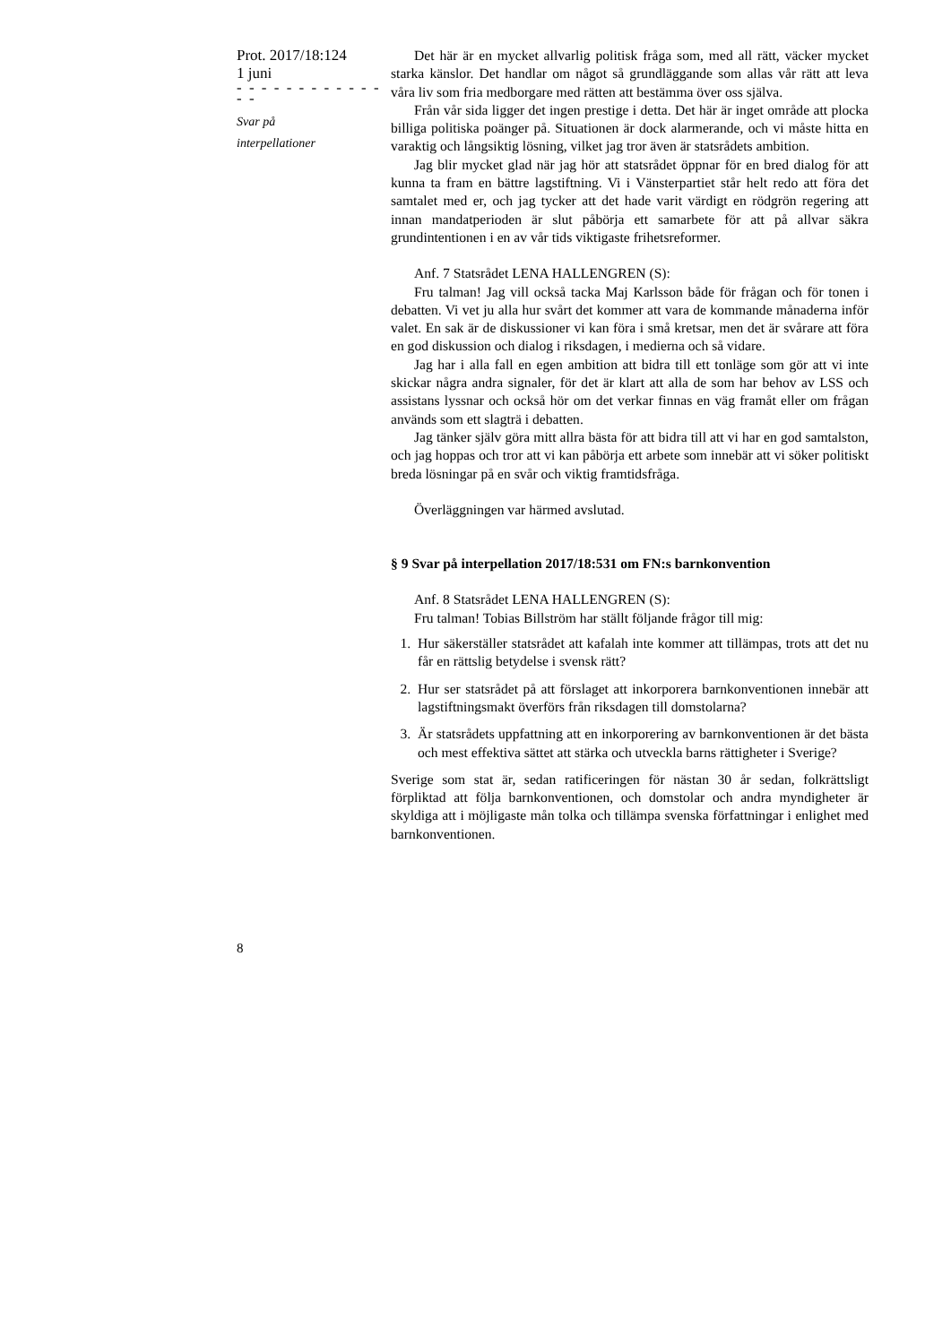Prot. 2017/18:124
1 juni
- - - - - - - - - - - - - -
Svar på
interpellationer
Det här är en mycket allvarlig politisk fråga som, med all rätt, väcker mycket starka känslor. Det handlar om något så grundläggande som allas vår rätt att leva våra liv som fria medborgare med rätten att bestämma över oss själva.
Från vår sida ligger det ingen prestige i detta. Det här är inget område att plocka billiga politiska poänger på. Situationen är dock alarmerande, och vi måste hitta en varaktig och långsiktig lösning, vilket jag tror även är statsrådets ambition.
Jag blir mycket glad när jag hör att statsrådet öppnar för en bred dialog för att kunna ta fram en bättre lagstiftning. Vi i Vänsterpartiet står helt redo att föra det samtalet med er, och jag tycker att det hade varit värdigt en rödgrön regering att innan mandatperioden är slut påbörja ett samarbete för att på allvar säkra grundintentionen i en av vår tids viktigaste frihets­reformer.
Anf. 7 Statsrådet LENA HALLENGREN (S):
Fru talman! Jag vill också tacka Maj Karlsson både för frågan och för tonen i debatten. Vi vet ju alla hur svårt det kommer att vara de kommande månaderna inför valet. En sak är de diskussioner vi kan föra i små kretsar, men det är svårare att föra en god diskussion och dialog i riksdagen, i me­dierna och så vidare.
Jag har i alla fall en egen ambition att bidra till ett tonläge som gör att vi inte skickar några andra signaler, för det är klart att alla de som har behov av LSS och assistans lyssnar och också hör om det verkar finnas en väg framåt eller om frågan används som ett slagträ i debatten.
Jag tänker själv göra mitt allra bästa för att bidra till att vi har en god samtalston, och jag hoppas och tror att vi kan påbörja ett arbete som inne­bär att vi söker politiskt breda lösningar på en svår och viktig framtids­fråga.
Överläggningen var härmed avslutad.
§ 9 Svar på interpellation 2017/18:531 om FN:s barnkonvention
Anf. 8 Statsrådet LENA HALLENGREN (S):
Fru talman! Tobias Billström har ställt följande frågor till mig:
1. Hur säkerställer statsrådet att kafalah inte kommer att tillämpas, trots att det nu får en rättslig betydelse i svensk rätt?
2. Hur ser statsrådet på att förslaget att inkorporera barnkonventionen in­nebär att lagstiftningsmakt överförs från riksdagen till domstolarna?
3. Är statsrådets uppfattning att en inkorporering av barnkonventionen är det bästa och mest effektiva sättet att stärka och utveckla barns rättig­heter i Sverige?
Sverige som stat är, sedan ratificeringen för nästan 30 år sedan, folkrätts­ligt förpliktad att följa barnkonventionen, och domstolar och andra myn­digheter är skyldiga att i möjligaste mån tolka och tillämpa svenska för­fattningar i enlighet med barnkonventionen.
8